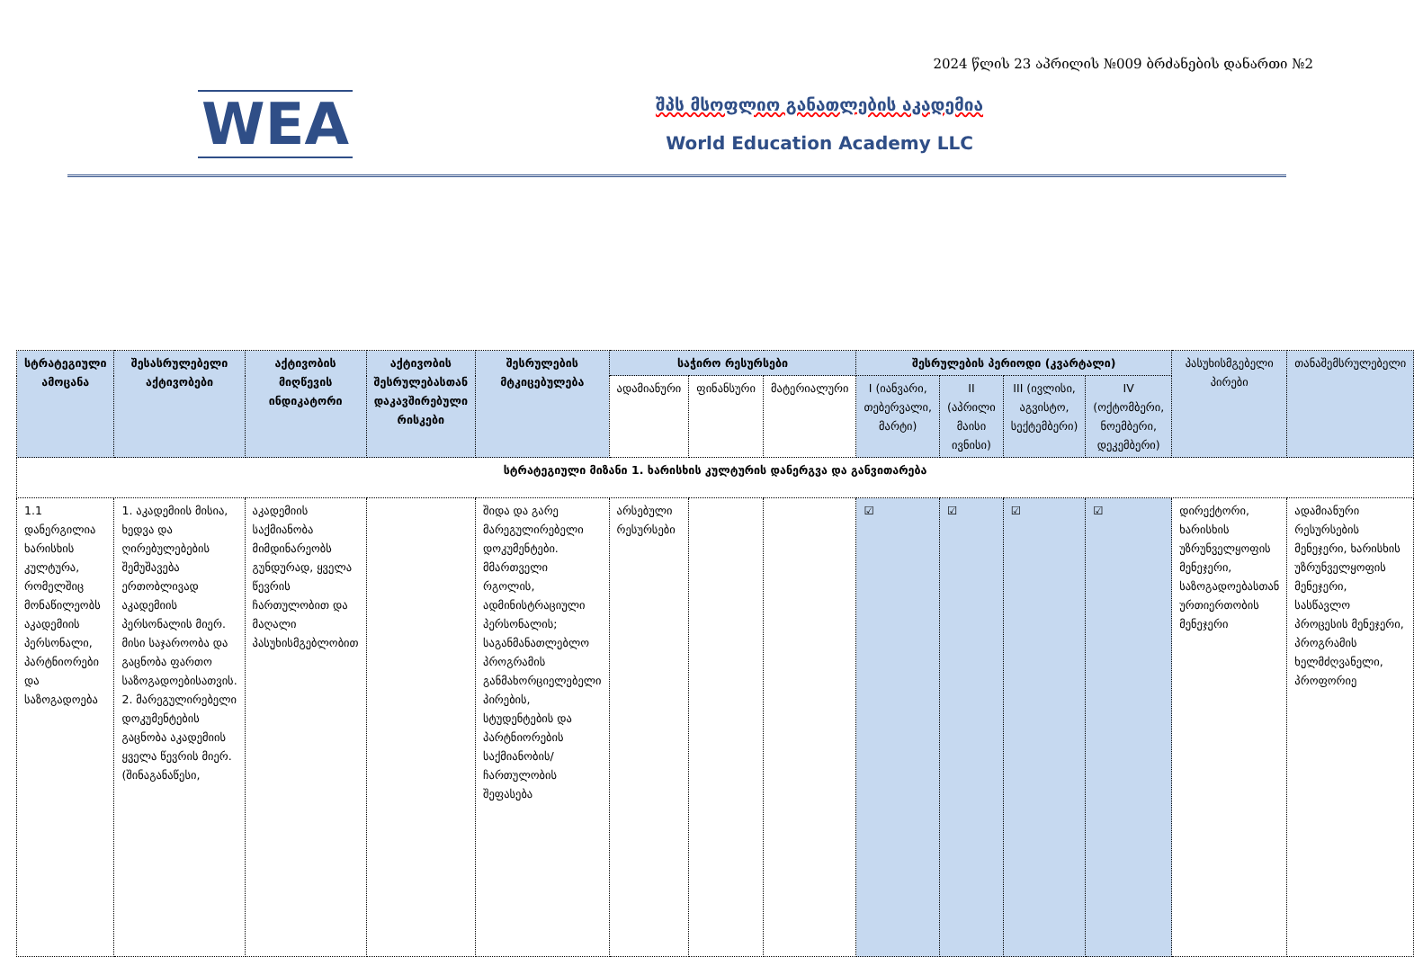2024 წლის 23 აპრილის №009 ბრძანების დანართი №2
WEA
შპს მსოფლიო განათლების აკადემია
World Education Academy LLC
| სტრატეგიული ამოცანა | შესასრულებელი აქტივობები | აქტივობის მიღწევის ინდიკატორი | აქტივობის შესრულებასთან დაკავშირებული რისკები | შესრულების მტკიცებულება | საჭირო რესურსები | | | შესრულების პერიოდი (კვარტალი) | | | | პასუხისმგებელი პირები | თანაშემსრულებელი |
| --- | --- | --- | --- | --- | --- | --- | --- | --- | --- | --- | --- | --- | --- |
| | | | | | ადამიანური | ფინანსური | მატერიალური | I (იანვარი, თებერვალი, მარტი) | II (აპრილი მაისი ივნისი) | III (ივლისი, აგვისტო, სექტემბერი) | IV (ოქტომბერი, ნოემბერი, დეკემბერი) | | |
| სტრატეგიული მიზანი 1. ხარისხის კულტურის დანერგვა და განვითარება | | | | | | | | | | | | | |
| 1.1 დანერგილია ხარისხის კულტურა, რომელშიც მონაწილეობს აკადემიის პერსონალი, პარტნიორები და საზოგადოება | 1. აკადემიის მისია, ხედვა და ღირებულებების შემუშავება ერთობლივად აკადემიის პერსონალის მიერ. მისი საჯაროობა და გაცნობა ფართო საზოგადოებისათვის. 2. მარეგულირებელი დოკუმენტების გაცნობა აკადემიის ყველა წევრის მიერ. (შინაგანაწესი, | აკადემიის საქმიანობა მიმდინარეობს გუნდურად, ყველა წევრის ჩართულობით და მაღალი პასუხისმგებლობით | | შიდა და გარე მარეგულირებელი დოკუმენტები. მმართველი რგოლის, ადმინისტრაციული პერსონალის; საგანმანათლებლო პროგრამის განმახორციელებელი პირების, სტუდენტების და პარტნიორების საქმიანობის/ ჩართულობის შეფასება | არსებული რესურსები | | | ☑ | ☑ | ☑ | ☑ | დირექტორი, ხარისხის უზრუნველყოფის მენეჯერი, საზოგადოებასთან ურთიერთობის მენეჯერი | ადამიანური რესურსების მენეჯერი, ხარისხის უზრუნველყოფის მენეჯერი, სასწავლო პროცესის მენეჯერი, პროგრამის ხელმძღვანელი, პროფორიე |